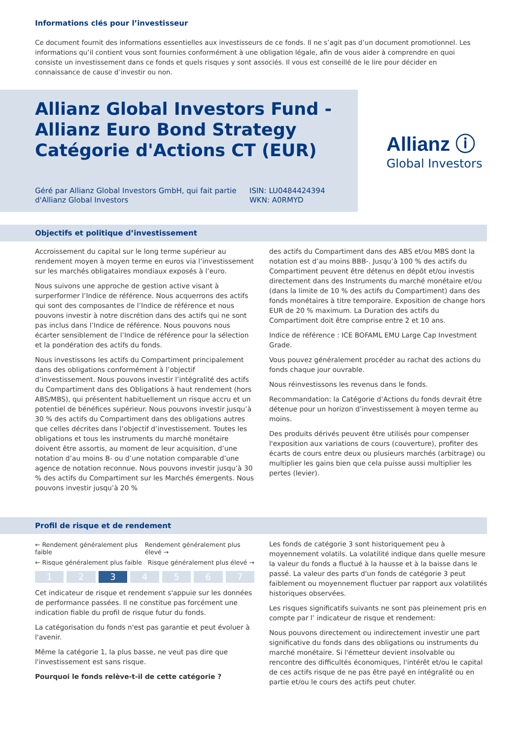Informations clés pour l’investisseur
Ce document fournit des informations essentielles aux investisseurs de ce fonds. Il ne s’agit pas d’un document promotionnel. Les informations qu’il contient vous sont fournies conformément à une obligation légale, afin de vous aider à comprendre en quoi consiste un investissement dans ce fonds et quels risques y sont associés. Il vous est conseillé de le lire pour décider en connaissance de cause d’investir ou non.
Allianz Global Investors Fund -
Allianz Euro Bond Strategy
Catégorie d'Actions CT (EUR)
Géré par Allianz Global Investors GmbH, qui fait partie d'Allianz Global Investors
ISIN: LU0484424394
WKN: A0RMYD
Allianz ⓘ
Global Investors
Objectifs et politique d’investissement
Accroissement du capital sur le long terme supérieur au rendement moyen à moyen terme en euros via l’investissement sur les marchés obligataires mondiaux exposés à l’euro.
Nous suivons une approche de gestion active visant à surperformer l’Indice de référence. Nous acquerrons des actifs qui sont des composantes de l’Indice de référence et nous pouvons investir à notre discrétion dans des actifs qui ne sont pas inclus dans l’Indice de référence. Nous pouvons nous écarter sensiblement de l’Indice de référence pour la sélection et la pondération des actifs du fonds.
Nous investissons les actifs du Compartiment principalement dans des obligations conformément à l’objectif d’investissement. Nous pouvons investir l’intégralité des actifs du Compartiment dans des Obligations à haut rendement (hors ABS/MBS), qui présentent habituellement un risque accru et un potentiel de bénéfices supérieur. Nous pouvons investir jusqu’à 30 % des actifs du Compartiment dans des obligations autres que celles décrites dans l’objectif d’investissement. Toutes les obligations et tous les instruments du marché monétaire doivent être assortis, au moment de leur acquisition, d’une notation d’au moins B- ou d’une notation comparable d’une agence de notation reconnue. Nous pouvons investir jusqu’à 30 % des actifs du Compartiment sur les Marchés émergents. Nous pouvons investir jusqu’à 20 %
des actifs du Compartiment dans des ABS et/ou MBS dont la notation est d’au moins BBB-. Jusqu’à 100 % des actifs du Compartiment peuvent être détenus en dépôt et/ou investis directement dans des Instruments du marché monétaire et/ou (dans la limite de 10 % des actifs du Compartiment) dans des fonds monétaires à titre temporaire. Exposition de change hors EUR de 20 % maximum. La Duration des actifs du Compartiment doit être comprise entre 2 et 10 ans.
Indice de référence : ICE BOFAML EMU Large Cap Investment Grade.
Vous pouvez généralement procéder au rachat des actions du fonds chaque jour ouvrable.
Nous réinvestissons les revenus dans le fonds.
Recommandation: la Catégorie d’Actions du fonds devrait être détenue pour un horizon d’investissement à moyen terme au moins.
Des produits dérivés peuvent être utilisés pour compenser l'exposition aux variations de cours (couverture), profiter des écarts de cours entre deux ou plusieurs marchés (arbitrage) ou multiplier les gains bien que cela puisse aussi multiplier les pertes (levier).
Profil de risque et de rendement
← Rendement généralement plus faible Rendement généralement plus élevé →
← Risque généralement plus faible Risque généralement plus élevé →
1 2 3 4 5 6 7
Cet indicateur de risque et rendement s'appuie sur les données de performance passées. Il ne constitue pas forcément une indication fiable du profil de risque futur du fonds.
La catégorisation du fonds n'est pas garantie et peut évoluer à l'avenir.
Même la catégorie 1, la plus basse, ne veut pas dire que l'investissement est sans risque.
Pourquoi le fonds relève-t-il de cette catégorie ?
Les fonds de catégorie 3 sont historiquement peu à moyennement volatils. La volatilité indique dans quelle mesure la valeur du fonds a fluctué à la hausse et à la baisse dans le passé. La valeur des parts d'un fonds de catégorie 3 peut faiblement ou moyennement fluctuer par rapport aux volatilités historiques observées.
Les risques significatifs suivants ne sont pas pleinement pris en compte par l’ indicateur de risque et rendement:
Nous pouvons directement ou indirectement investir une part significative du fonds dans des obligations ou instruments du marché monétaire. Si l'émetteur devient insolvable ou rencontre des difficultés économiques, l'intérêt et/ou le capital de ces actifs risque de ne pas être payé en intégralité ou en partie et/ou le cours des actifs peut chuter.